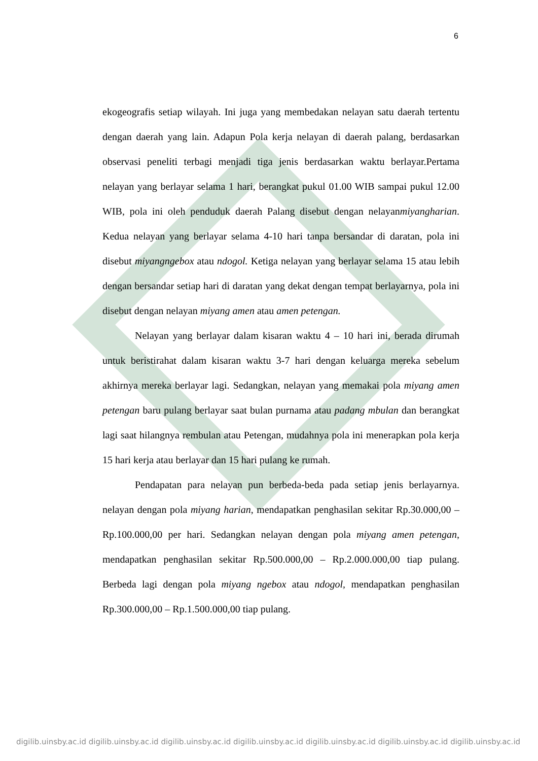6
ekogeografis setiap wilayah. Ini juga yang membedakan nelayan satu daerah tertentu dengan daerah yang lain. Adapun Pola kerja nelayan di daerah palang, berdasarkan observasi peneliti terbagi menjadi tiga jenis berdasarkan waktu berlayar.Pertama nelayan yang berlayar selama 1 hari, berangkat pukul 01.00 WIB sampai pukul 12.00 WIB, pola ini oleh penduduk daerah Palang disebut dengan nelayanmiyangharian. Kedua nelayan yang berlayar selama 4-10 hari tanpa bersandar di daratan, pola ini disebut miyangngebox atau ndogol. Ketiga nelayan yang berlayar selama 15 atau lebih dengan bersandar setiap hari di daratan yang dekat dengan tempat berlayarnya, pola ini disebut dengan nelayan miyang amen atau amen petengan.
Nelayan yang berlayar dalam kisaran waktu 4 – 10 hari ini, berada dirumah untuk beristirahat dalam kisaran waktu 3-7 hari dengan keluarga mereka sebelum akhirnya mereka berlayar lagi. Sedangkan, nelayan yang memakai pola miyang amen petengan baru pulang berlayar saat bulan purnama atau padang mbulan dan berangkat lagi saat hilangnya rembulan atau Petengan, mudahnya pola ini menerapkan pola kerja 15 hari kerja atau berlayar dan 15 hari pulang ke rumah.
Pendapatan para nelayan pun berbeda-beda pada setiap jenis berlayarnya. nelayan dengan pola miyang harian, mendapatkan penghasilan sekitar Rp.30.000,00 – Rp.100.000,00 per hari. Sedangkan nelayan dengan pola miyang amen petengan, mendapatkan penghasilan sekitar Rp.500.000,00 – Rp.2.000.000,00 tiap pulang. Berbeda lagi dengan pola miyang ngebox atau ndogol, mendapatkan penghasilan Rp.300.000,00 – Rp.1.500.000,00 tiap pulang.
digilib.uinsby.ac.id digilib.uinsby.ac.id digilib.uinsby.ac.id digilib.uinsby.ac.id digilib.uinsby.ac.id digilib.uinsby.ac.id digilib.uinsby.ac.id